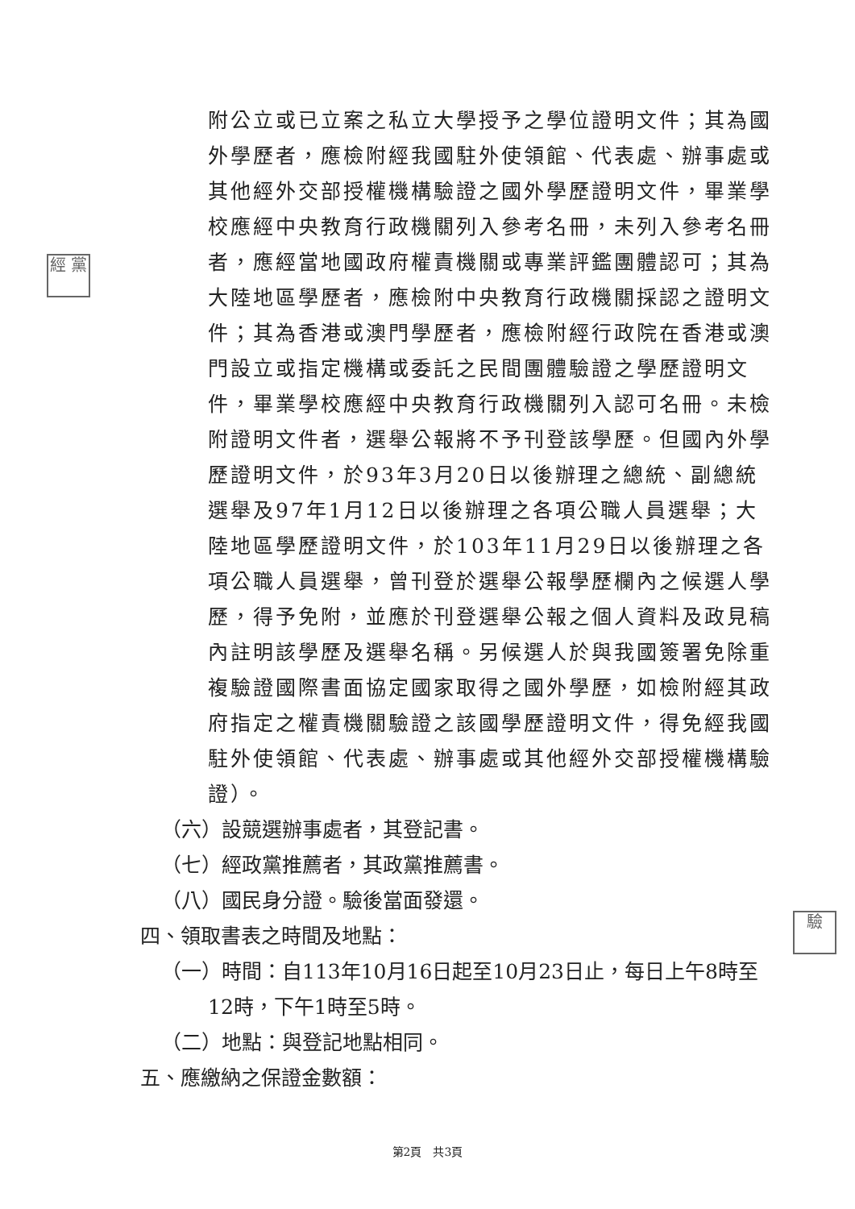經 黨
驗
附公立或已立案之私立大學授予之學位證明文件；其為國外學歷者，應檢附經我國駐外使領館、代表處、辦事處或其他經外交部授權機構驗證之國外學歷證明文件，畢業學校應經中央教育行政機關列入參考名冊，未列入參考名冊者，應經當地國政府權責機關或專業評鑑團體認可；其為大陸地區學歷者，應檢附中央教育行政機關採認之證明文件；其為香港或澳門學歷者，應檢附經行政院在香港或澳門設立或指定機構或委託之民間團體驗證之學歷證明文件，畢業學校應經中央教育行政機關列入認可名冊。未檢附證明文件者，選舉公報將不予刊登該學歷。但國內外學歷證明文件，於93年3月20日以後辦理之總統、副總統選舉及97年1月12日以後辦理之各項公職人員選舉；大陸地區學歷證明文件，於103年11月29日以後辦理之各項公職人員選舉，曾刊登於選舉公報學歷欄內之候選人學歷，得予免附，並應於刊登選舉公報之個人資料及政見稿內註明該學歷及選舉名稱。另候選人於與我國簽署免除重複驗證國際書面協定國家取得之國外學歷，如檢附經其政府指定之權責機關驗證之該國學歷證明文件，得免經我國駐外使領館、代表處、辦事處或其他經外交部授權機構驗證）。
（六）設競選辦事處者，其登記書。
（七）經政黨推薦者，其政黨推薦書。
（八）國民身分證。驗後當面發還。
四、領取書表之時間及地點：
（一）時間：自113年10月16日起至10月23日止，每日上午8時至
12時，下午1時至5時。
（二）地點：與登記地點相同。
五、應繳納之保證金數額：
第2頁　共3頁